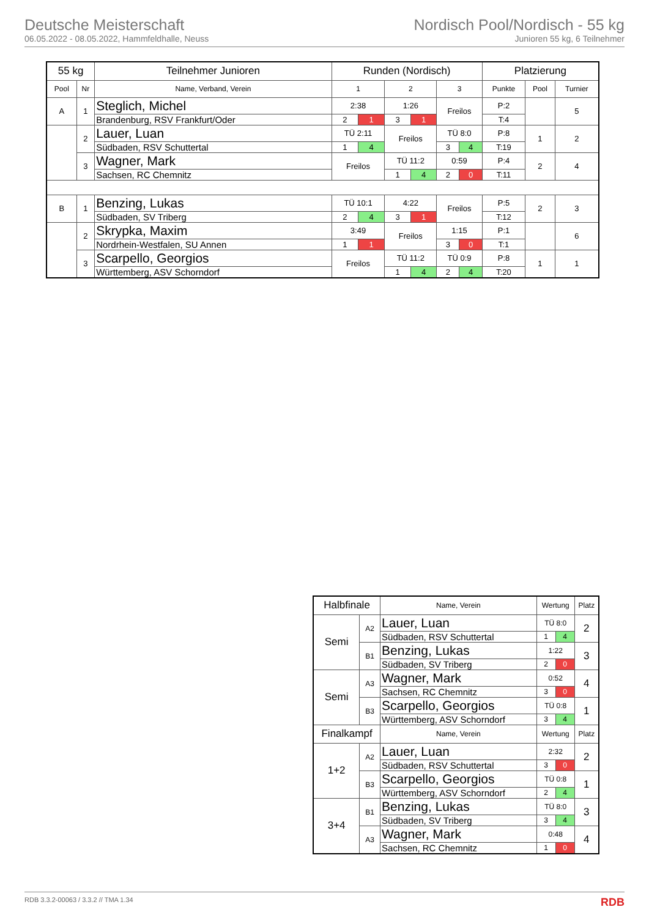Deutsche Meisterschaft
06.05.2022 - 08.05.2022, Hammfeldhalle, Neuss
Nordisch Pool/Nordisch - 55 kg
Junioren 55 kg, 6 Teilnehmer
| 55 kg | | Teilnehmer Junioren | Runden (Nordisch) | | | | | | Platzierung | | |
| --- | --- | --- | --- | --- | --- | --- | --- | --- | --- | --- | --- |
| Pool | Nr | Name, Verband, Verein | 1 | | 2 | | 3 | | Punkte | Pool | Turnier |
| A | 1 | Steglich, Michel | 2:38 | | 1:26 | | Freilos | | P:2 | | 5 |
| | | Brandenburg, RSV Frankfurt/Oder | 2 | 1 | 3 | 1 | | | T:4 | | |
| | 2 | Lauer, Luan | TÜ 2:11 | | Freilos | | TÜ 8:0 | | P:8 | 1 | 2 |
| | | Südbaden, RSV Schuttertal | 1 | 4 | | | 3 | 4 | T:19 | | |
| | 3 | Wagner, Mark | Freilos | | TÜ 11:2 | | 0:59 | | P:4 | 2 | 4 |
| | | Sachsen, RC Chemnitz | | | 1 | 4 | 2 | 0 | T:11 | | |
| B | 1 | Benzing, Lukas | TÜ 10:1 | | 4:22 | | Freilos | | P:5 | 2 | 3 |
| | | Südbaden, SV Triberg | 2 | 4 | 3 | 1 | | | T:12 | | |
| | 2 | Skrypka, Maxim | 3:49 | | Freilos | | 1:15 | | P:1 | | 6 |
| | | Nordrhein-Westfalen, SU Annen | 1 | 1 | | | 3 | 0 | T:1 | | |
| | 3 | Scarpello, Georgios | Freilos | | TÜ 11:2 | | TÜ 0:9 | | P:8 | 1 | 1 |
| | | Württemberg, ASV Schorndorf | | | 1 | 4 | 2 | 4 | T:20 | | |
| Halbfinale | | Name, Verein | Wertung | | Platz |
| --- | --- | --- | --- | --- | --- |
| Semi | A2 | Lauer, Luan | TÜ 8:0 | | 2 |
| | | Südbaden, RSV Schuttertal | 1 | 4 | |
| | B1 | Benzing, Lukas | 1:22 | | 3 |
| | | Südbaden, SV Triberg | 2 | 0 | |
| Semi | A3 | Wagner, Mark | 0:52 | | 4 |
| | | Sachsen, RC Chemnitz | 3 | 0 | |
| | B3 | Scarpello, Georgios | TÜ 0:8 | | 1 |
| | | Württemberg, ASV Schorndorf | 3 | 4 | |
| Finalkampf | | Name, Verein | Wertung | | Platz |
| 1+2 | A2 | Lauer, Luan | 2:32 | | 2 |
| | | Südbaden, RSV Schuttertal | 3 | 0 | |
| | B3 | Scarpello, Georgios | TÜ 0:8 | | 1 |
| | | Württemberg, ASV Schorndorf | 2 | 4 | |
| 3+4 | B1 | Benzing, Lukas | TÜ 8:0 | | 3 |
| | | Südbaden, SV Triberg | 3 | 4 | |
| | A3 | Wagner, Mark | 0:48 | | 4 |
| | | Sachsen, RC Chemnitz | 1 | 0 | |
RDB 3.3.2-00063 / 3.3.2 // TMA 1.34 RDB